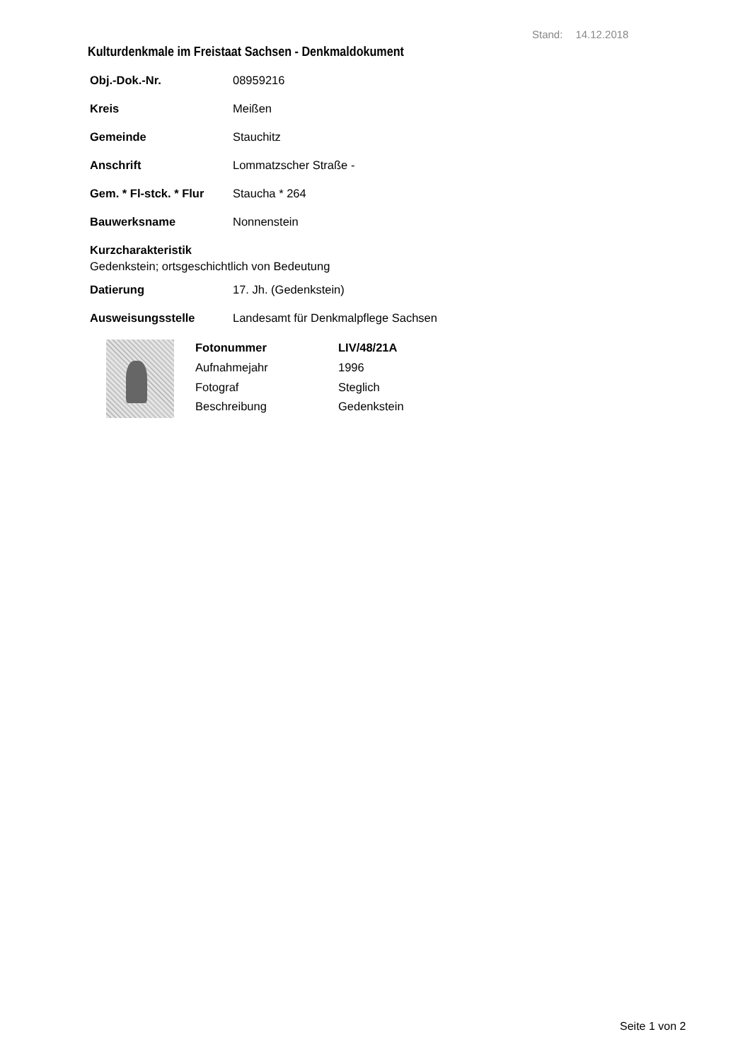Stand: 14.12.2018
Kulturdenkmale im Freistaat Sachsen - Denkmaldokument
Obj.-Dok.-Nr. 08959216
Kreis Meißen
Gemeinde Stauchitz
Anschrift Lommatzscher Straße -
Gem. * Fl-stck. * Flur Staucha * 264
Bauwerksname Nonnenstein
Kurzcharakteristik
Gedenkstein; ortsgeschichtlich von Bedeutung
Datierung 17. Jh. (Gedenkstein)
Ausweisungsstelle Landesamt für Denkmalpflege Sachsen
Fotonummer LIV/48/21A Aufnahmejahr 1996 Fotograf Steglich Beschreibung Gedenkstein
Seite 1 von 2